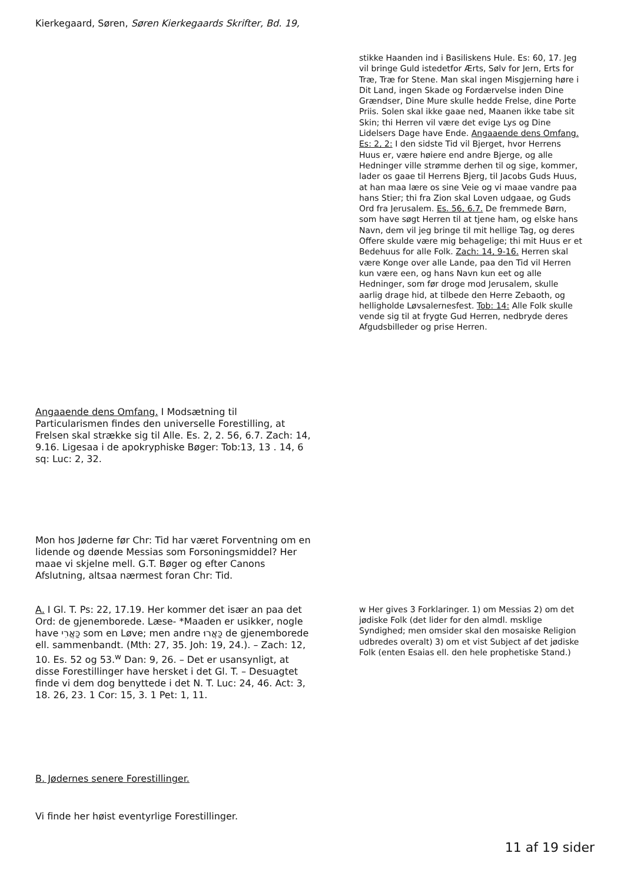Kierkegaard, Søren, Søren Kierkegaards Skrifter, Bd. 19,
stikke Haanden ind i Basiliskens Hule. Es: 60, 17. Jeg vil bringe Guld istedetfor Ærts, Sølv for Jern, Erts for Træ, Træ for Stene. Man skal ingen Misgjerning høre i Dit Land, ingen Skade og Fordærvelse inden Dine Grændser, Dine Mure skulle hedde Frelse, dine Porte Priis. Solen skal ikke gaae ned, Maanen ikke tabe sit Skin; thi Herren vil være det evige Lys og Dine Lidelsers Dage have Ende. Angaaende dens Omfang. Es: 2, 2: I den sidste Tid vil Bjerget, hvor Herrens Huus er, være høiere end andre Bjerge, og alle Hedninger ville strømme derhen til og sige, kommer, lader os gaae til Herrens Bjerg, til Jacobs Guds Huus, at han maa lære os sine Veie og vi maae vandre paa hans Stier; thi fra Zion skal Loven udgaae, og Guds Ord fra Jerusalem. Es. 56, 6.7. De fremmede Børn, som have søgt Herren til at tjene ham, og elske hans Navn, dem vil jeg bringe til mit hellige Tag, og deres Offere skulde være mig behagelige; thi mit Huus er et Bedehuus for alle Folk. Zach: 14, 9-16. Herren skal være Konge over alle Lande, paa den Tid vil Herren kun være een, og hans Navn kun eet og alle Hedninger, som før droge mod Jerusalem, skulle aarlig drage hid, at tilbede den Herre Zebaoth, og helligholde Løvsalernesfest. Tob: 14: Alle Folk skulle vende sig til at frygte Gud Herren, nedbryde deres Afgudsbilleder og prise Herren.
Angaaende dens Omfang. I Modsætning til Particularismen findes den universelle Forestilling, at Frelsen skal strække sig til Alle. Es. 2, 2. 56, 6.7. Zach: 14, 9.16. Ligesaa i de apokryphiske Bøger: Tob:13, 13 . 14, 6 sq: Luc: 2, 32.
Mon hos Jøderne før Chr: Tid har været Forventning om en lidende og døende Messias som Forsoningsmiddel? Her maae vi skjelne mell. G.T. Bøger og efter Canons Afslutning, altsaa nærmest foran Chr: Tid.
A. I Gl. T. Ps: 22, 17.19. Her kommer det især an paa det Ord: de gjenemborede. Læse- *Maaden er usikker, nogle have כַּאֲרִי som en Løve; men andre כַּאֲרוּ de gjenemborede ell. sammenbandt. (Mth: 27, 35. Joh: 19, 24.). – Zach: 12, 10. Es. 52 og 53.<sup>w</sup> Dan: 9, 26. – Det er usansynligt, at disse Forestillinger have hersket i det Gl. T. – Desuagtet finde vi dem dog benyttede i det N. T. Luc: 24, 46. Act: 3, 18. 26, 23. 1 Cor: 15, 3. 1 Pet: 1, 11.
w Her gives 3 Forklaringer. 1) om Messias 2) om det jødiske Folk (det lider for den almdl. msklige Syndighed; men omsider skal den mosaiske Religion udbredes overalt) 3) om et vist Subject af det jødiske Folk (enten Esaias ell. den hele prophetiske Stand.)
B. Jødernes senere Forestillinger.
Vi finde her høist eventyrlige Forestillinger.
11 af 19 sider